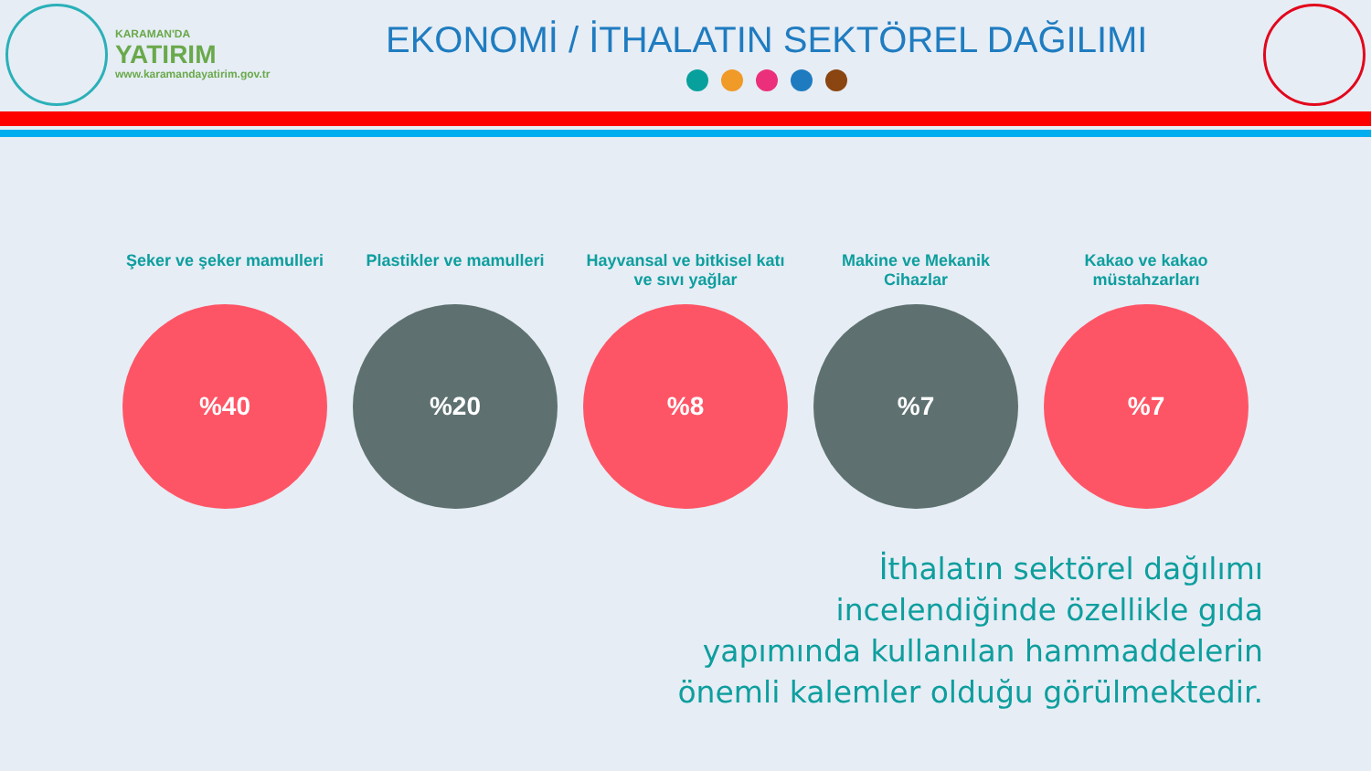KARAMAN'DA
YATIRIM
www.karamandayatirim.gov.tr
EKONOMİ / İTHALATIN SEKTÖREL DAĞILIMI
Şeker ve şeker mamulleri
%40
Plastikler ve mamulleri
%20
Hayvansal ve bitkisel katı ve sıvı yağlar
%8
Makine ve Mekanik Cihazlar
%7
Kakao ve kakao müstahzarları
%7
İthalatın sektörel dağılımı
incelendiğinde özellikle gıda
yapımında kullanılan hammaddelerin
önemli kalemler olduğu görülmektedir.